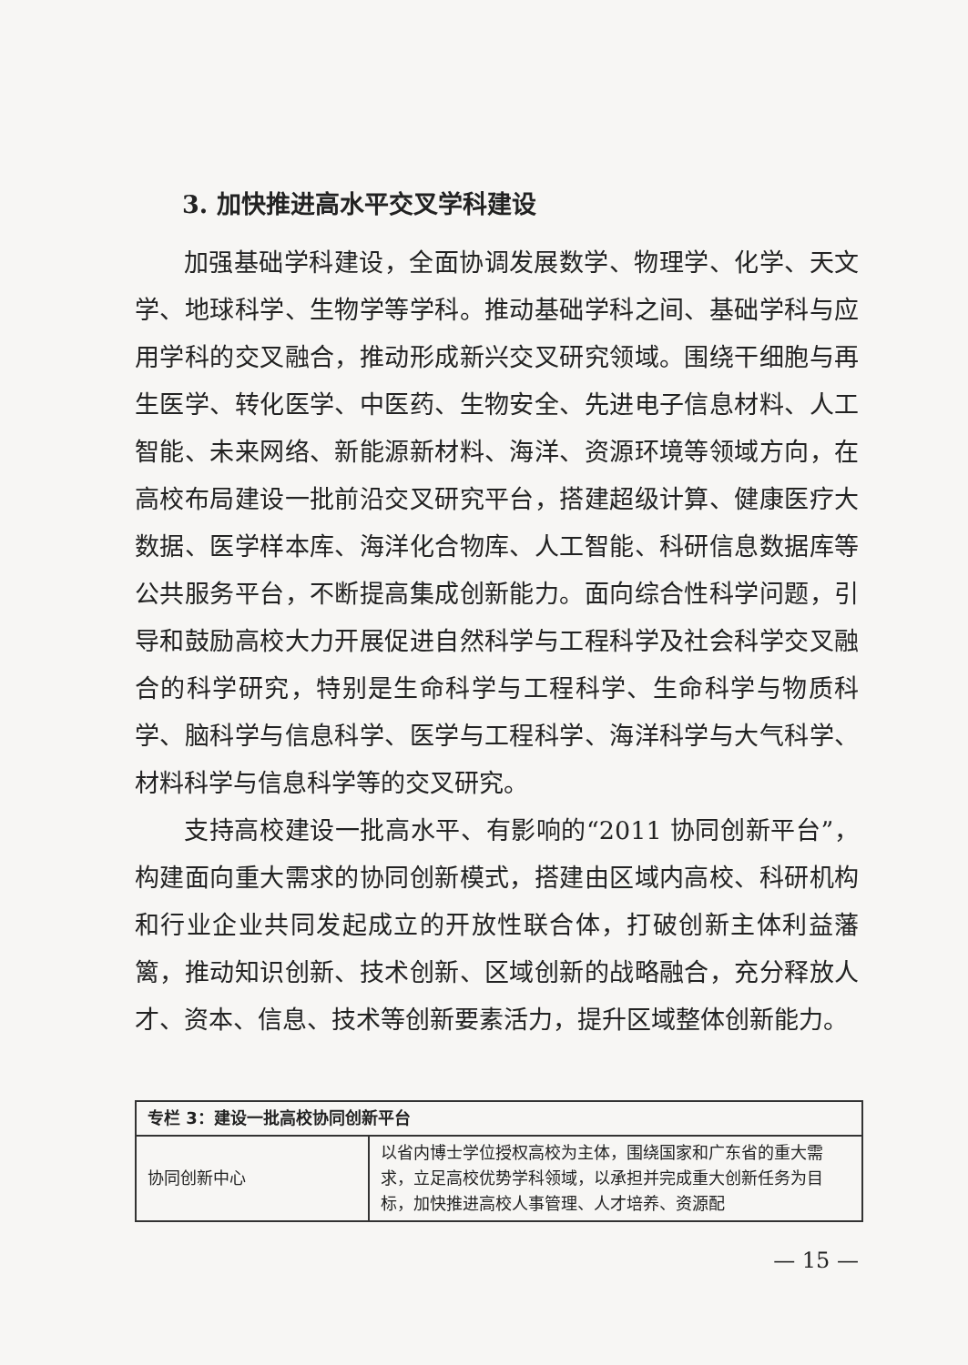3. 加快推进高水平交叉学科建设
加强基础学科建设，全面协调发展数学、物理学、化学、天文学、地球科学、生物学等学科。推动基础学科之间、基础学科与应用学科的交叉融合，推动形成新兴交叉研究领域。围绕干细胞与再生医学、转化医学、中医药、生物安全、先进电子信息材料、人工智能、未来网络、新能源新材料、海洋、资源环境等领域方向，在高校布局建设一批前沿交叉研究平台，搭建超级计算、健康医疗大数据、医学样本库、海洋化合物库、人工智能、科研信息数据库等公共服务平台，不断提高集成创新能力。面向综合性科学问题，引导和鼓励高校大力开展促进自然科学与工程科学及社会科学交叉融合的科学研究，特别是生命科学与工程科学、生命科学与物质科学、脑科学与信息科学、医学与工程科学、海洋科学与大气科学、材料科学与信息科学等的交叉研究。
支持高校建设一批高水平、有影响的“2011 协同创新平台”，构建面向重大需求的协同创新模式，搭建由区域内高校、科研机构和行业企业共同发起成立的开放性联合体，打破创新主体利益藩篱，推动知识创新、技术创新、区域创新的战略融合，充分释放人才、资本、信息、技术等创新要素活力，提升区域整体创新能力。
| 专栏 3：建设一批高校协同创新平台 | |
| 协同创新中心 | 以省内博士学位授权高校为主体，围绕国家和广东省的重大需求，立足高校优势学科领域，以承担并完成重大创新任务为目标，加快推进高校人事管理、人才培养、资源配 |
— 15 —